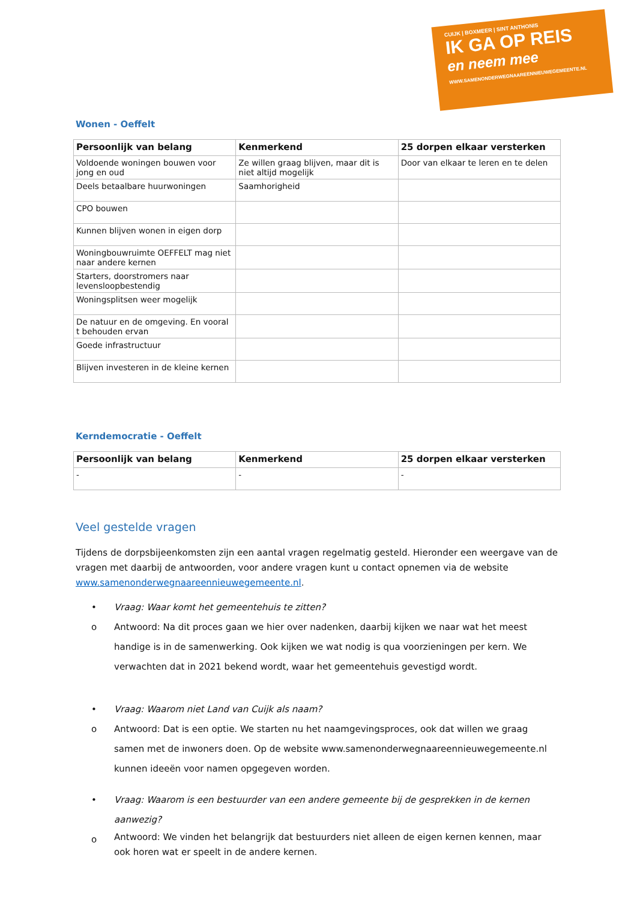CUIJK | BOXMEER | SINT ANTHONIS
IK GA OP REIS
en neem mee
WWW.SAMENONDERWEGNAAREENNIEUWEGEMEENTE.NL
Wonen - Oeffelt
| Persoonlijk van belang | Kenmerkend | 25 dorpen elkaar versterken |
| --- | --- | --- |
| Voldoende woningen bouwen voor jong en oud | Ze willen graag blijven, maar dit is niet altijd mogelijk | Door van elkaar te leren en te delen |
| Deels betaalbare huurwoningen | Saamhorigheid | |
| CPO bouwen | | |
| Kunnen blijven wonen in eigen dorp | | |
| Woningbouwruimte OEFFELT mag niet naar andere kernen | | |
| Starters, doorstromers naar levensloopbestendig | | |
| Woningsplitsen weer mogelijk | | |
| De natuur en de omgeving. En vooral t behouden ervan | | |
| Goede infrastructuur | | |
| Blijven investeren in de kleine kernen | | |
Kerndemocratie - Oeffelt
| Persoonlijk van belang | Kenmerkend | 25 dorpen elkaar versterken |
| --- | --- | --- |
| - | - | - |
Veel gestelde vragen
Tijdens de dorpsbijeenkomsten zijn een aantal vragen regelmatig gesteld. Hieronder een weergave van de vragen met daarbij de antwoorden, voor andere vragen kunt u contact opnemen via de website www.samenonderwegnaareennieuwegemeente.nl.
• Vraag: Waar komt het gemeentehuis te zitten?
o Antwoord: Na dit proces gaan we hier over nadenken, daarbij kijken we naar wat het meest handige is in de samenwerking. Ook kijken we wat nodig is qua voorzieningen per kern. We verwachten dat in 2021 bekend wordt, waar het gemeentehuis gevestigd wordt.
• Vraag: Waarom niet Land van Cuijk als naam?
o Antwoord: Dat is een optie. We starten nu het naamgevingsproces, ook dat willen we graag samen met de inwoners doen. Op de website www.samenonderwegnaareennieuwegemeente.nl kunnen ideeën voor namen opgegeven worden.
• Vraag: Waarom is een bestuurder van een andere gemeente bij de gesprekken in de kernen aanwezig?
o Antwoord: We vinden het belangrijk dat bestuurders niet alleen de eigen kernen kennen, maar ook horen wat er speelt in de andere kernen.